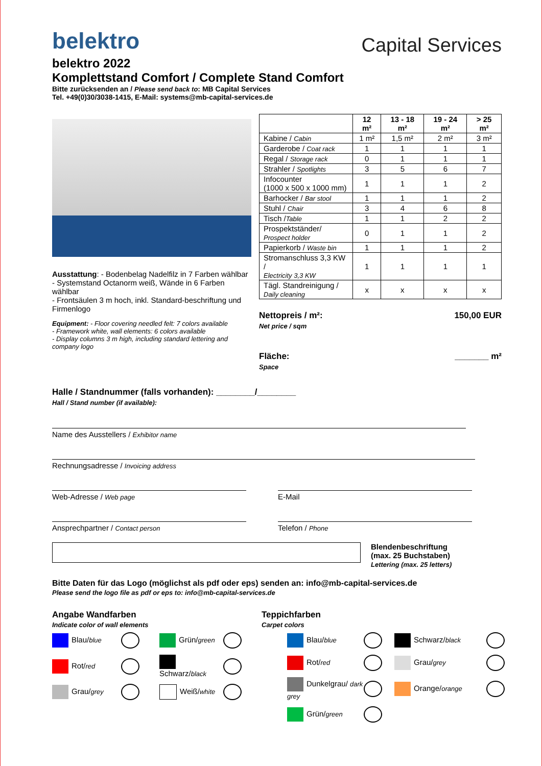belektro
Capital Services
belektro 2022
Komplettstand Comfort / Complete Stand Comfort
Bitte zurücksenden an / Please send back to: MB Capital Services
Tel. +49(0)30/3038-1415, E-Mail: systems@mb-capital-services.de
Ausstattung: - Bodenbelag Nadelfilz in 7 Farben wählbar
- Systemstand Octanorm weiß, Wände in 6 Farben wählbar
- Frontsäulen 3 m hoch, inkl. Standard-beschriftung und Firmenlogo
Equipment: - Floor covering needled felt: 7 colors available
- Framework white, wall elements: 6 colors available
- Display columns 3 m high, including standard lettering and company logo
| | 12 m² | 13 - 18 m² | 19 - 24 m² | > 25 m² |
| --- | --- | --- | --- | --- |
| Kabine / Cabin | 1 m² | 1,5 m² | 2 m² | 3 m² |
| Garderobe / Coat rack | 1 | 1 | 1 | 1 |
| Regal / Storage rack | 0 | 1 | 1 | 1 |
| Strahler / Spotlights | 3 | 5 | 6 | 7 |
| Infocounter (1000 x 500 x 1000 mm) | 1 | 1 | 1 | 2 |
| Barhocker / Bar stool | 1 | 1 | 1 | 2 |
| Stuhl / Chair | 3 | 4 | 6 | 8 |
| Tisch / Table | 1 | 1 | 2 | 2 |
| Prospektständer/ Prospect holder | 0 | 1 | 1 | 2 |
| Papierkorb / Waste bin | 1 | 1 | 1 | 2 |
| Stromanschluss 3,3 KW / Electricity 3,3 KW | 1 | 1 | 1 | 1 |
| Tägl. Standreinigung / Daily cleaning | x | x | x | x |
Nettopreis / m²:
Net price / sqm 150,00 EUR
Fläche:
Space _______ m²
Halle / Standnummer (falls vorhanden): ________/________
Hall / Stand number (if available):
Name des Ausstellers / Exhibitor name
Rechnungsadresse / Invoicing address
Web-Adresse / Web page
E-Mail
Ansprechpartner / Contact person
Telefon / Phone
Blendenbeschriftung
(max. 25 Buchstaben)
Lettering (max. 25 letters)
Bitte Daten für das Logo (möglichst als pdf oder eps) senden an: info@mb-capital-services.de
Please send the logo file as pdf or eps to: info@mb-capital-services.de
Angabe Wandfarben
Indicate color of wall elements
Blau/blue
Grün/green
Rot/red
Schwarz/black
Grau/grey
Weiß/white
Teppichfarben
Carpet colors
Blau/blue
Schwarz/black
Rot/red
Grau/grey
Dunkelgrau/ dark grey
Orange/orange
Grün/green